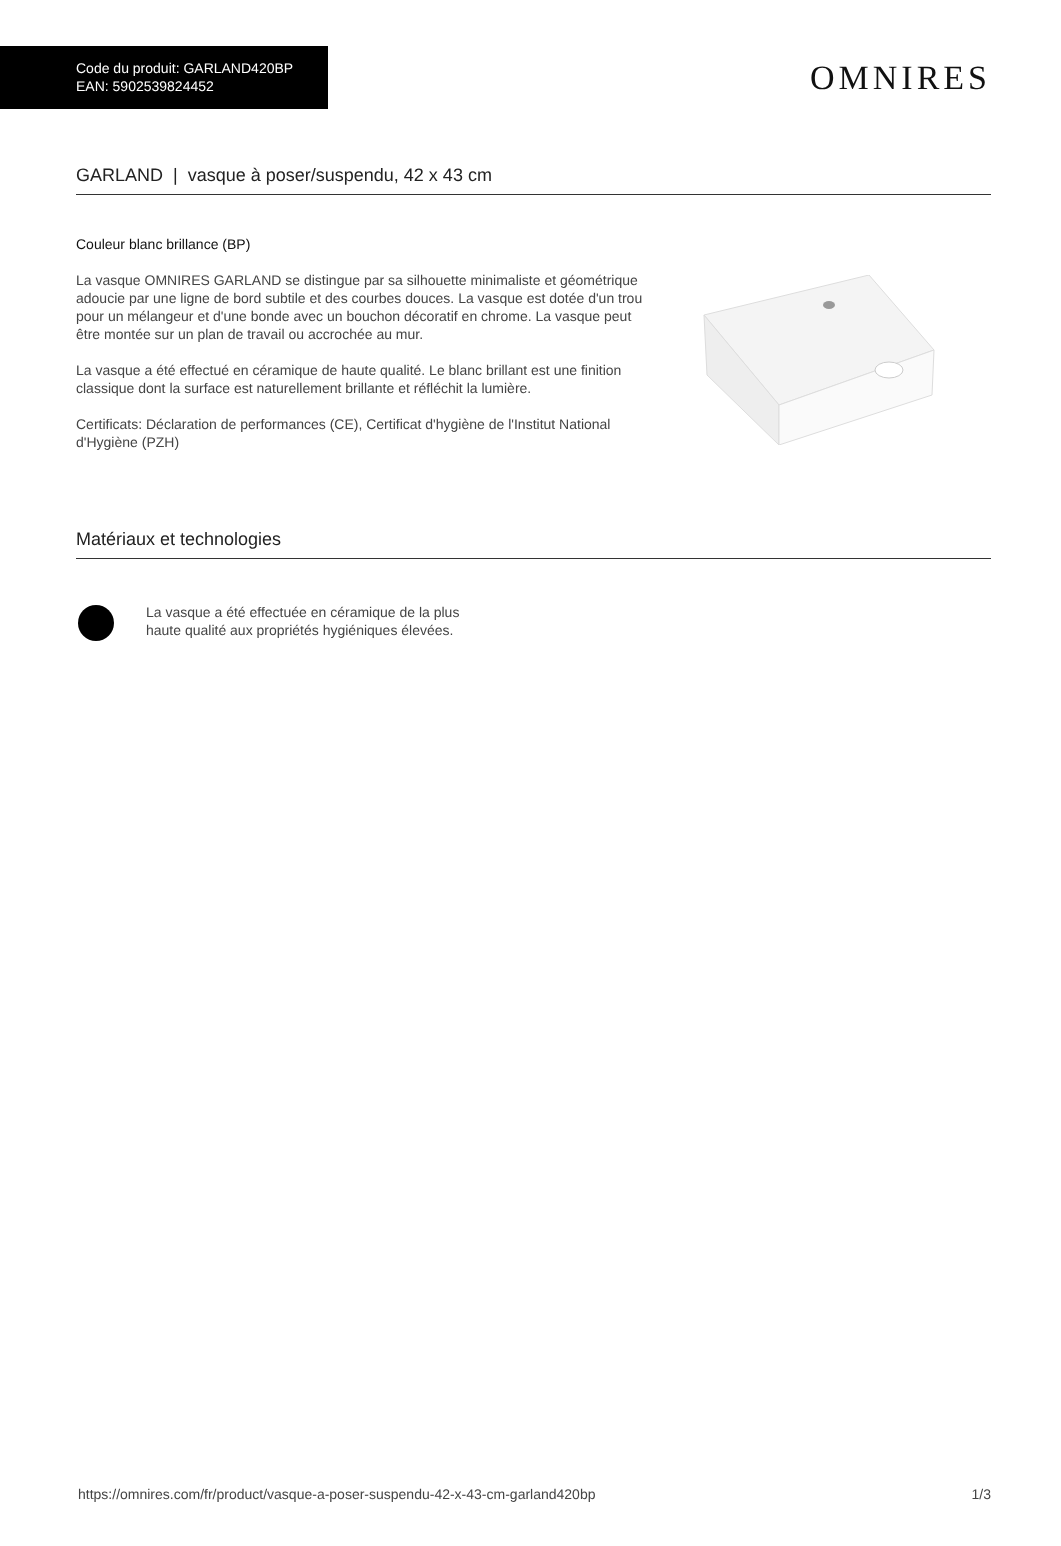Code du produit: GARLAND420BP
EAN: 5902539824452
OMNIRES
GARLAND | vasque à poser/suspendu, 42 x 43 cm
Couleur blanc brillance (BP)
La vasque OMNIRES GARLAND se distingue par sa silhouette minimaliste et géométrique adoucie par une ligne de bord subtile et des courbes douces. La vasque est dotée d'un trou pour un mélangeur et d'une bonde avec un bouchon décoratif en chrome. La vasque peut être montée sur un plan de travail ou accrochée au mur.
La vasque a été effectué en céramique de haute qualité. Le blanc brillant est une finition classique dont la surface est naturellement brillante et réfléchit la lumière.
Certificats: Déclaration de performances (CE), Certificat d'hygiène de l'Institut National d'Hygiène (PZH)
Matériaux et technologies
La vasque a été effectuée en céramique de la plus haute qualité aux propriétés hygiéniques élevées.
https://omnires.com/fr/product/vasque-a-poser-suspendu-42-x-43-cm-garland420bp 1/3